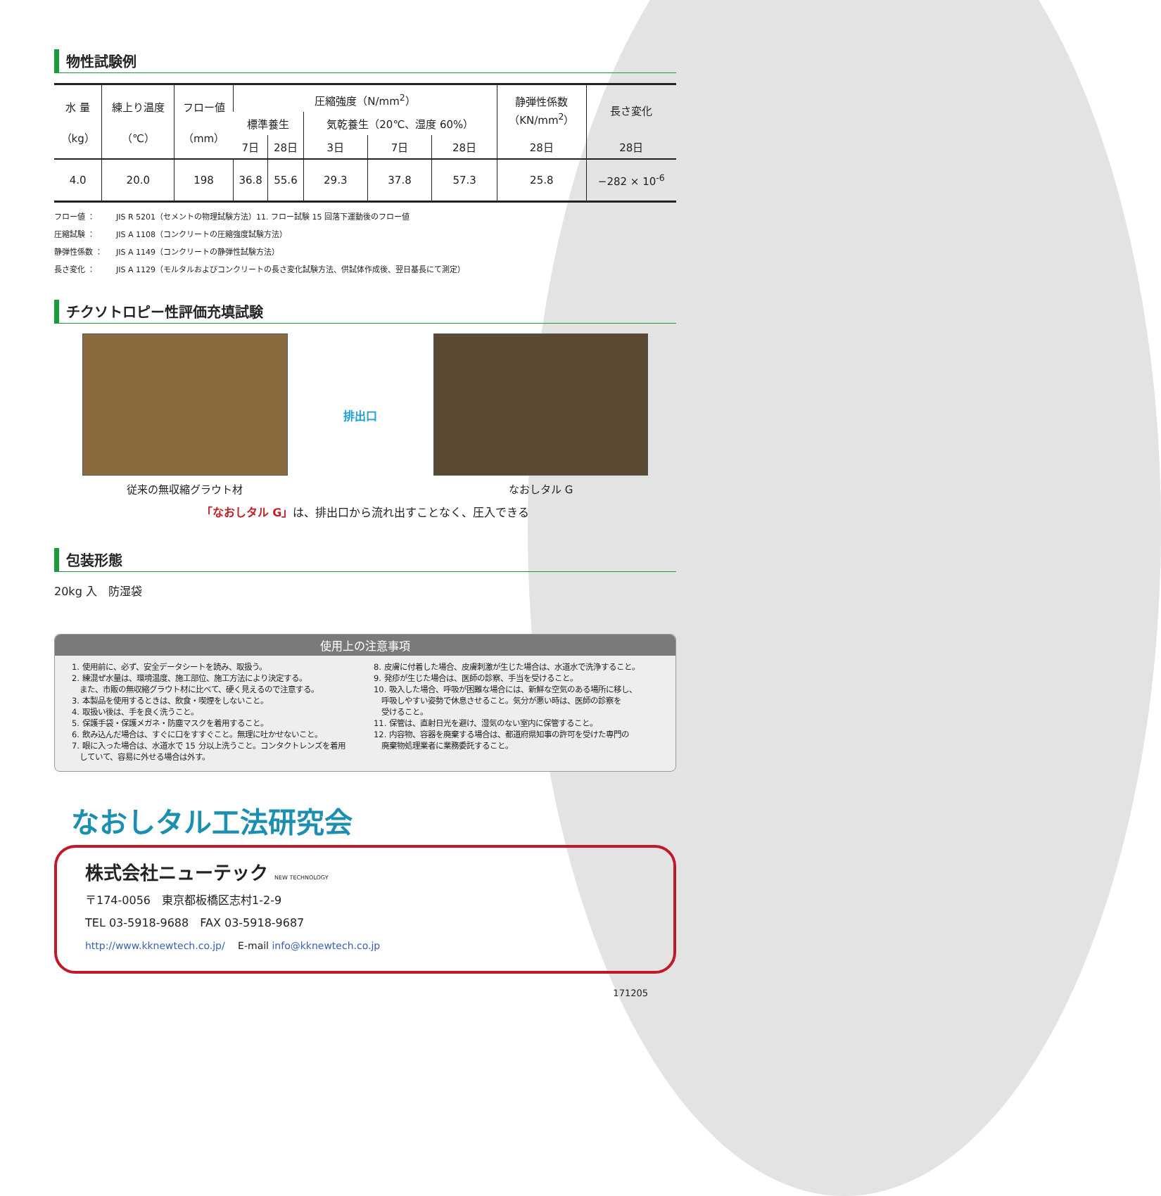物性試験例
| 水 量 （kg） | 練上り温度 （℃） | フロー値 （mm） | 圧縮強度（N/mm<sup>2</sup>） | | | | | 静弾性係数 （KN/mm<sup>2</sup>） | 長さ変化 |
| --- | --- | --- | --- | --- | --- | --- | --- | --- | --- |
| | | | 標準養生 | | 気乾養生（20℃、湿度 60%） | | | | |
| | | | 7日 | 28日 | 3日 | 7日 | 28日 | 28日 | 28日 |
| 4.0 | 20.0 | 198 | 36.8 | 55.6 | 29.3 | 37.8 | 57.3 | 25.8 | −282 × 10<sup>-6</sup> |
フロー値 ： JIS R 5201（セメントの物理試験方法）11. フロー試験 15 回落下運動後のフロー値
圧縮試験 ： JIS A 1108（コンクリートの圧縮強度試験方法）
静弾性係数 ： JIS A 1149（コンクリートの静弾性試験方法）
長さ変化 ： JIS A 1129（モルタルおよびコンクリートの長さ変化試験方法、供試体作成後、翌日基長にて測定）
チクソトロピー性評価充填試験
従来の無収縮グラウト材 排出口 なおしタル G
「なおしタル G」は、排出口から流れ出すことなく、圧入できる
包装形態
20kg 入　防湿袋
使用上の注意事項
1. 使用前に、必ず、安全データシートを読み、取扱う。
2. 練混ぜ水量は、環境温度、施工部位、施工方法により決定する。
　また、市販の無収縮グラウト材に比べて、硬く見えるので注意する。
3. 本製品を使用するときは、飲食・喫煙をしないこと。
4. 取扱い後は、手を良く洗うこと。
5. 保護手袋・保護メガネ・防塵マスクを着用すること。
6. 飲み込んだ場合は、すぐに口をすすぐこと。無理に吐かせないこと。
7. 眼に入った場合は、水道水で 15 分以上洗うこと。コンタクトレンズを着用
　していて、容易に外せる場合は外す。
8. 皮膚に付着した場合、皮膚刺激が生じた場合は、水道水で洗浄すること。
9. 発疹が生じた場合は、医師の診察、手当を受けること。
10. 吸入した場合、呼吸が困難な場合には、新鮮な空気のある場所に移し、
　呼吸しやすい姿勢で休息させること。気分が悪い時は、医師の診察を
　受けること。
11. 保管は、直射日光を避け、湿気のない室内に保管すること。
12. 内容物、容器を廃棄する場合は、都道府県知事の許可を受けた専門の
　廃棄物処理業者に業務委託すること。
なおしタル工法研究会
株式会社ニューテック NEW TECHNOLOGY
〒174-0056　東京都板橋区志村1-2-9
TEL 03-5918-9688　FAX 03-5918-9687
http://www.kknewtech.co.jp/　 E-mail info@kknewtech.co.jp
171205